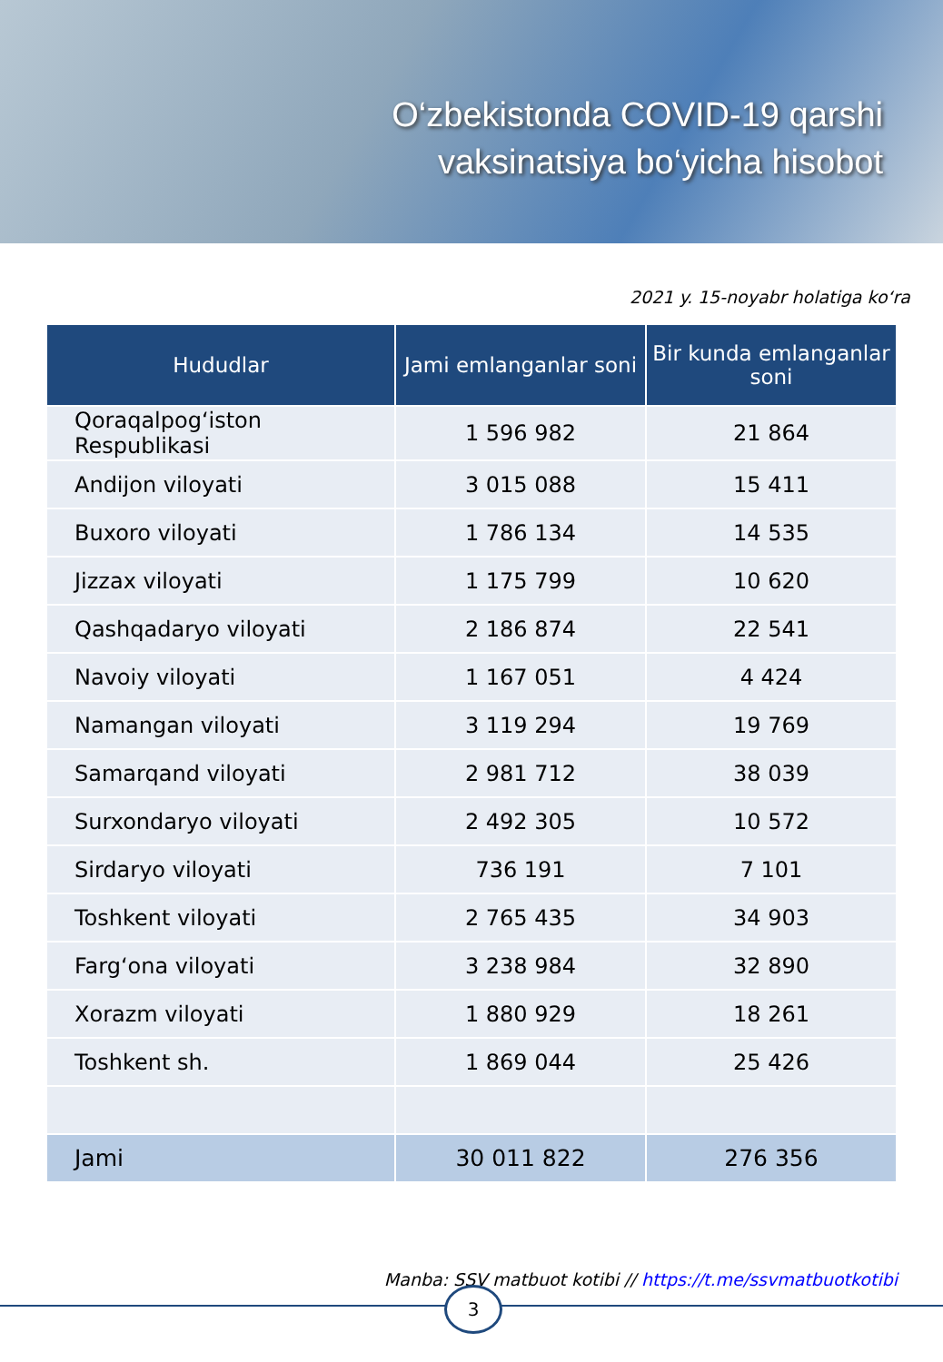O‘zbekistonda COVID-19 qarshi
vaksinatsiya bo‘yicha hisobot
2021 y. 15-noyabr holatiga ko‘ra
| Hududlar | Jami emlanganlar soni | Bir kunda emlanganlar soni |
| --- | --- | --- |
| Qoraqalpog‘iston Respublikasi | 1 596 982 | 21 864 |
| Andijon viloyati | 3 015 088 | 15 411 |
| Buxoro viloyati | 1 786 134 | 14 535 |
| Jizzax viloyati | 1 175 799 | 10 620 |
| Qashqadaryo viloyati | 2 186 874 | 22 541 |
| Navoiy viloyati | 1 167 051 | 4 424 |
| Namangan viloyati | 3 119 294 | 19 769 |
| Samarqand viloyati | 2 981 712 | 38 039 |
| Surxondaryo viloyati | 2 492 305 | 10 572 |
| Sirdaryo viloyati | 736 191 | 7 101 |
| Toshkent viloyati | 2 765 435 | 34 903 |
| Farg‘ona viloyati | 3 238 984 | 32 890 |
| Xorazm viloyati | 1 880 929 | 18 261 |
| Toshkent sh. | 1 869 044 | 25 426 |
| Jami | 30 011 822 | 276 356 |
Manba: SSV matbuot kotibi // https://t.me/ssvmatbuotkotibi
3